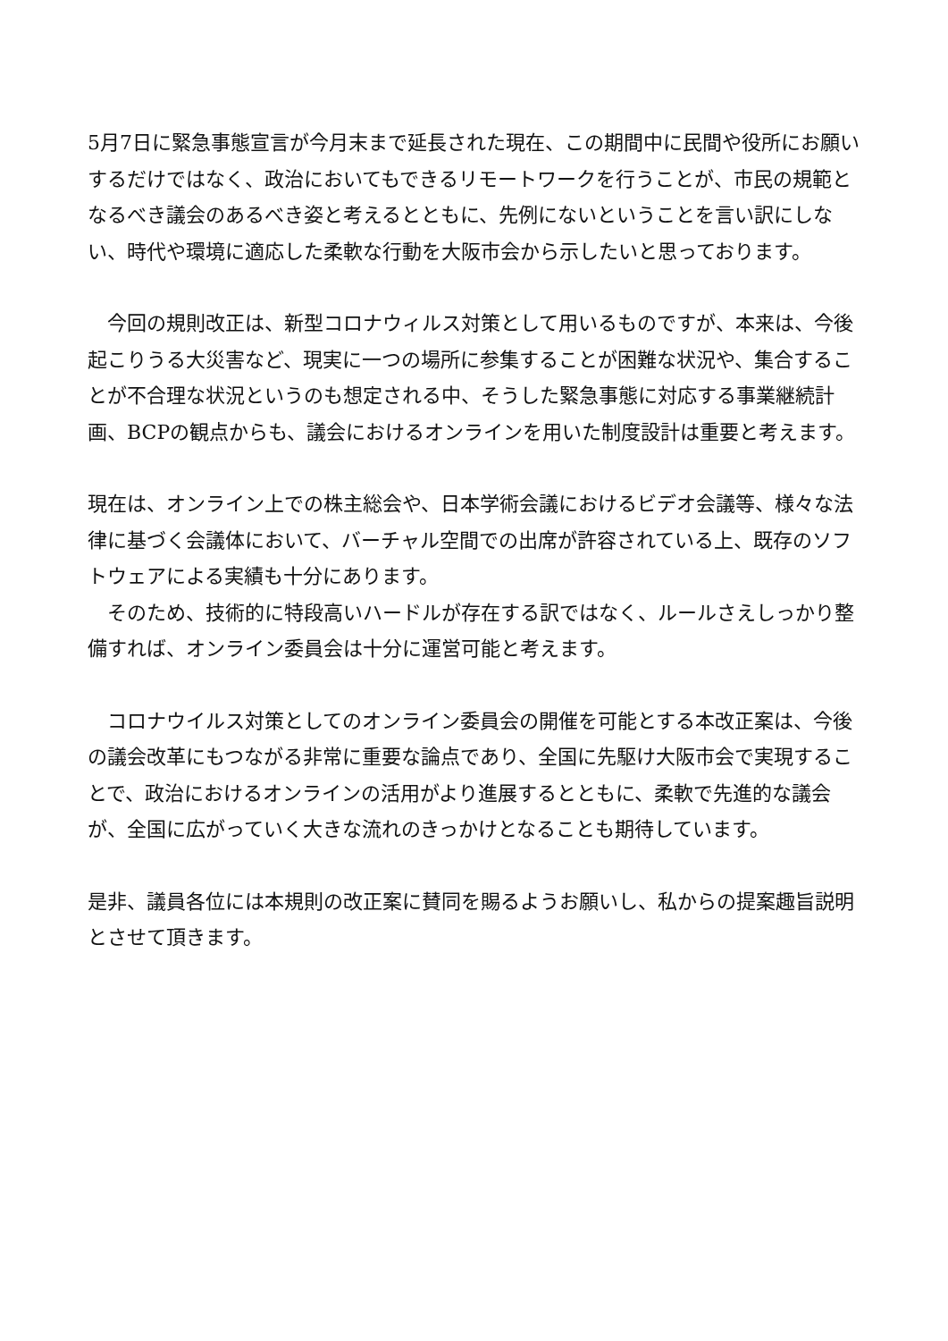5月7日に緊急事態宣言が今月末まで延長された現在、この期間中に民間や役所にお願いするだけではなく、政治においてもできるリモートワークを行うことが、市民の規範となるべき議会のあるべき姿と考えるとともに、先例にないということを言い訳にしない、時代や環境に適応した柔軟な行動を大阪市会から示したいと思っております。
　今回の規則改正は、新型コロナウィルス対策として用いるものですが、本来は、今後起こりうる大災害など、現実に一つの場所に参集することが困難な状況や、集合することが不合理な状況というのも想定される中、そうした緊急事態に対応する事業継続計画、BCPの観点からも、議会におけるオンラインを用いた制度設計は重要と考えます。
現在は、オンライン上での株主総会や、日本学術会議におけるビデオ会議等、様々な法律に基づく会議体において、バーチャル空間での出席が許容されている上、既存のソフトウェアによる実績も十分にあります。
　そのため、技術的に特段高いハードルが存在する訳ではなく、ルールさえしっかり整備すれば、オンライン委員会は十分に運営可能と考えます。
　コロナウイルス対策としてのオンライン委員会の開催を可能とする本改正案は、今後の議会改革にもつながる非常に重要な論点であり、全国に先駆け大阪市会で実現することで、政治におけるオンラインの活用がより進展するとともに、柔軟で先進的な議会が、全国に広がっていく大きな流れのきっかけとなることも期待しています。
是非、議員各位には本規則の改正案に賛同を賜るようお願いし、私からの提案趣旨説明とさせて頂きます。